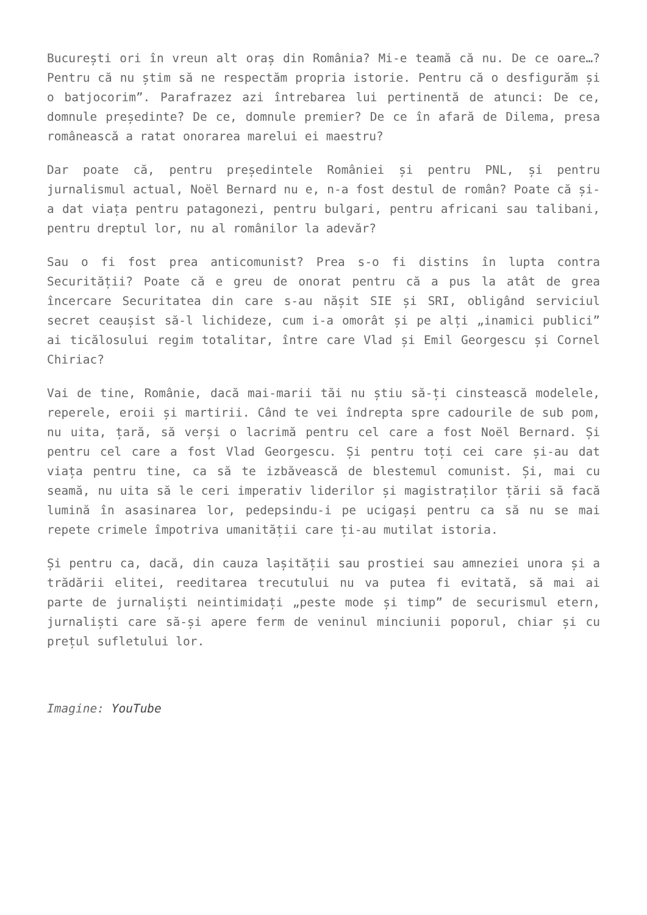București ori în vreun alt oraș din România? Mi-e teamă că nu. De ce oare…? Pentru că nu știm să ne respectăm propria istorie. Pentru că o desfigurăm și o batjocorim”. Parafrazez azi întrebarea lui pertinentă de atunci: De ce, domnule președinte? De ce, domnule premier? De ce în afară de Dilema, presa românească a ratat onorarea marelui ei maestru?
Dar poate că, pentru președintele României și pentru PNL, și pentru jurnalismul actual, Noël Bernard nu e, n-a fost destul de român? Poate că și-a dat viața pentru patagonezi, pentru bulgari, pentru africani sau talibani, pentru dreptul lor, nu al românilor la adevăr?
Sau o fi fost prea anticomunist? Prea s-o fi distins în lupta contra Securității? Poate că e greu de onorat pentru că a pus la atât de grea încercare Securitatea din care s-au nășit SIE și SRI, obligând serviciul secret ceaușist să-l lichideze, cum i-a omorât și pe alți „inamici publici” ai ticălosului regim totalitar, între care Vlad și Emil Georgescu și Cornel Chiriac?
Vai de tine, Românie, dacă mai-marii tăi nu știu să-ți cinstească modelele, reperele, eroii și martirii. Când te vei îndrepta spre cadourile de sub pom, nu uita, țară, să verși o lacrimă pentru cel care a fost Noël Bernard. Și pentru cel care a fost Vlad Georgescu. Și pentru toți cei care și-au dat viața pentru tine, ca să te izbăvească de blestemul comunist. Și, mai cu seamă, nu uita să le ceri imperativ liderilor și magistraților țării să facă lumină în asasinarea lor, pedepsindu-i pe ucigași pentru ca să nu se mai repete crimele împotriva umanității care ți-au mutilat istoria.
Și pentru ca, dacă, din cauza lașității sau prostiei sau amneziei unora și a trădării elitei, reeditarea trecutului nu va putea fi evitată, să mai ai parte de jurnaliști neintimidați „peste mode și timp” de securismul etern, jurnaliști care să-și apere ferm de veninul minciunii poporul, chiar și cu prețul sufletului lor.
Imagine: YouTube